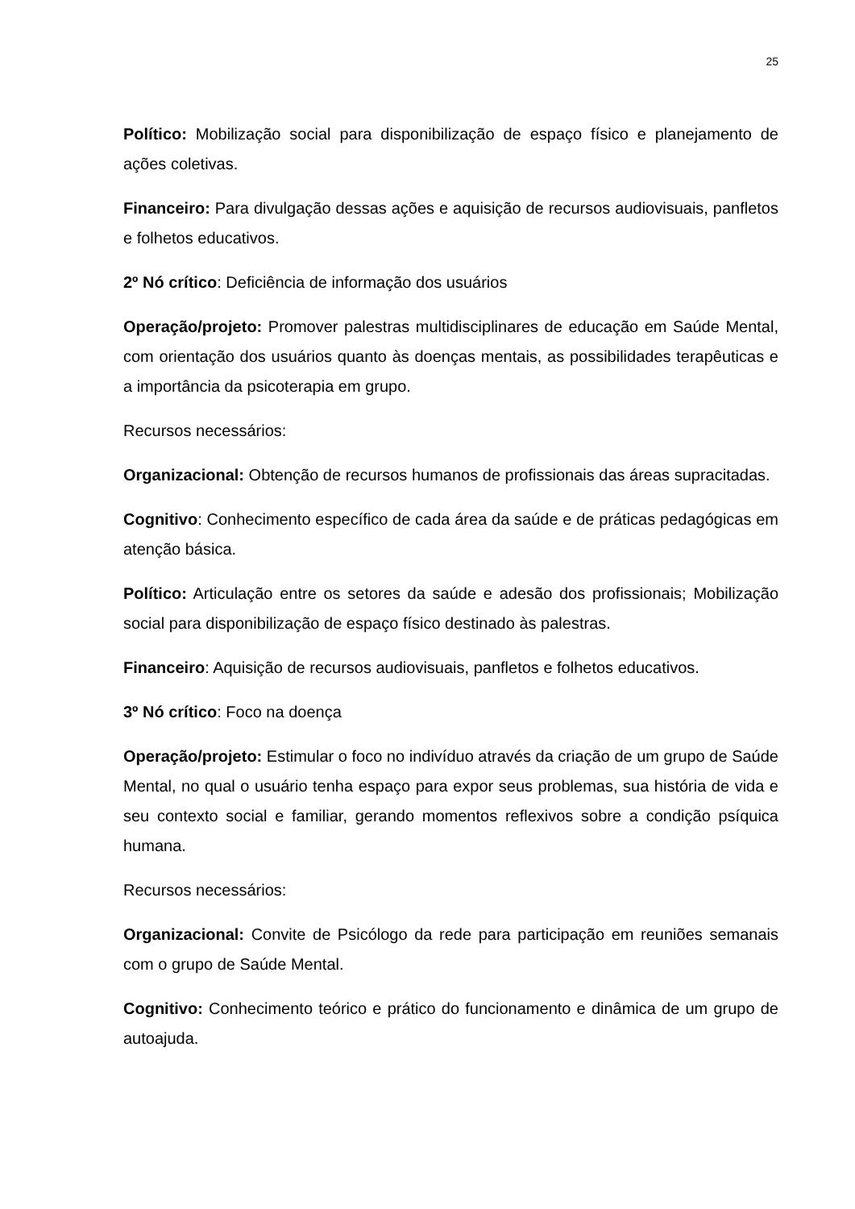25
Político: Mobilização social para disponibilização de espaço físico e planejamento de ações coletivas.
Financeiro: Para divulgação dessas ações e aquisição de recursos audiovisuais, panfletos e folhetos educativos.
2º Nó crítico: Deficiência de informação dos usuários
Operação/projeto: Promover palestras multidisciplinares de educação em Saúde Mental, com orientação dos usuários quanto às doenças mentais, as possibilidades terapêuticas e a importância da psicoterapia em grupo.
Recursos necessários:
Organizacional: Obtenção de recursos humanos de profissionais das áreas supracitadas.
Cognitivo: Conhecimento específico de cada área da saúde e de práticas pedagógicas em atenção básica.
Político: Articulação entre os setores da saúde e adesão dos profissionais; Mobilização social para disponibilização de espaço físico destinado às palestras.
Financeiro: Aquisição de recursos audiovisuais, panfletos e folhetos educativos.
3º Nó crítico: Foco na doença
Operação/projeto: Estimular o foco no indivíduo através da criação de um grupo de Saúde Mental, no qual o usuário tenha espaço para expor seus problemas, sua história de vida e seu contexto social e familiar, gerando momentos reflexivos sobre a condição psíquica humana.
Recursos necessários:
Organizacional: Convite de Psicólogo da rede para participação em reuniões semanais com o grupo de Saúde Mental.
Cognitivo: Conhecimento teórico e prático do funcionamento e dinâmica de um grupo de autoajuda.